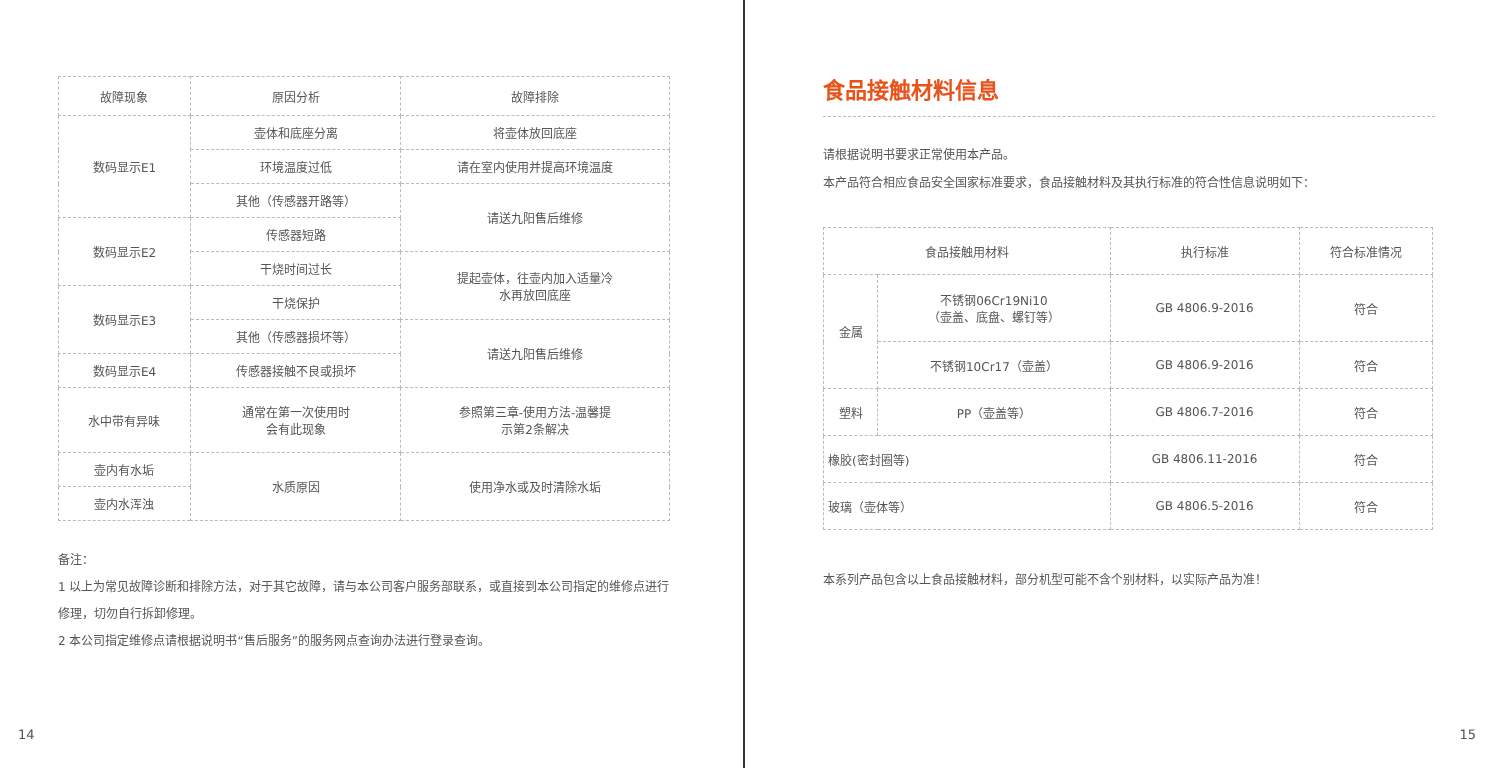| 故障现象 | 原因分析 | 故障排除 |
| --- | --- | --- |
| 数码显示E1 | 壶体和底座分离 | 将壶体放回底座 |
| | 环境温度过低 | 请在室内使用并提高环境温度 |
| | 其他（传感器开路等） | 请送九阳售后维修 |
| 数码显示E2 | 传感器短路 | |
| | 干烧时间过长 | 提起壶体，往壶内加入适量冷 水再放回底座 |
| 数码显示E3 | 干烧保护 | |
| | 其他（传感器损坏等） | 请送九阳售后维修 |
| 数码显示E4 | 传感器接触不良或损坏 | |
| 水中带有异味 | 通常在第一次使用时 会有此现象 | 参照第三章-使用方法-温馨提 示第2条解决 |
| 壶内有水垢 | 水质原因 | 使用净水或及时清除水垢 |
| 壶内水浑浊 | | |
备注：
1 以上为常见故障诊断和排除方法，对于其它故障，请与本公司客户服务部联系，或直接到本公司指定的维修点进行修理，切勿自行拆卸修理。
2 本公司指定维修点请根据说明书“售后服务”的服务网点查询办法进行登录查询。
14
食品接触材料信息
请根据说明书要求正常使用本产品。
本产品符合相应食品安全国家标准要求，食品接触材料及其执行标准的符合性信息说明如下：
| 食品接触用材料 | | 执行标准 | 符合标准情况 |
| --- | --- | --- | --- |
| 金属 | 不锈钢06Cr19Ni10 （壶盖、底盘、螺钉等） | GB 4806.9-2016 | 符合 |
| | 不锈钢10Cr17（壶盖） | GB 4806.9-2016 | 符合 |
| 塑料 | PP（壶盖等） | GB 4806.7-2016 | 符合 |
| 橡胶(密封圈等) | | GB 4806.11-2016 | 符合 |
| 玻璃（壶体等） | | GB 4806.5-2016 | 符合 |
本系列产品包含以上食品接触材料，部分机型可能不含个别材料，以实际产品为准！
15